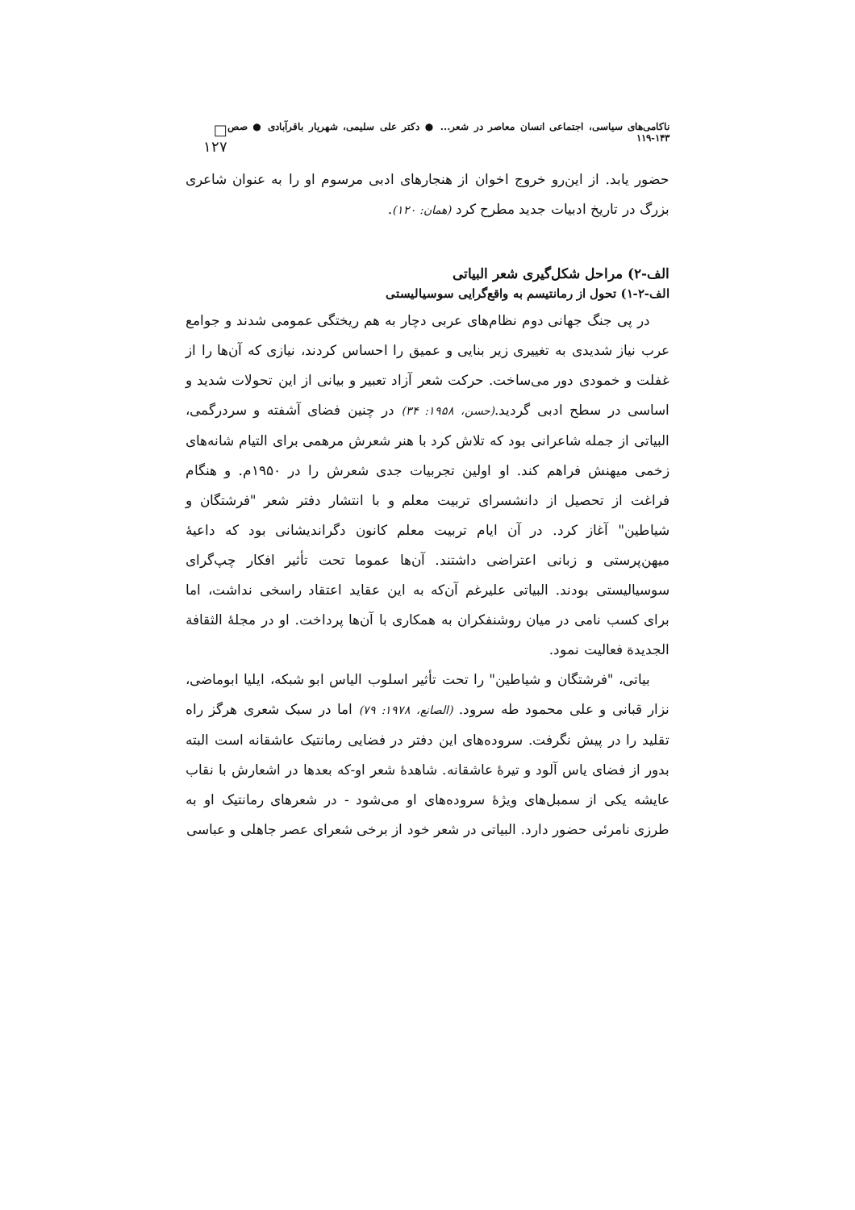ناکامی‌های سیاسی، اجتماعی انسان معاصر در شعر... ● دکتر علی سلیمی، شهریار باقرآبادی ● صص ۱۴۳-۱۱۹ □ ۱۲۷
حضور یابد. از این‌رو خروج اخوان از هنجارهای ادبی مرسوم او را به عنوان شاعری بزرگ در تاریخ ادبیات جدید مطرح کرد (همان: ۱۲۰).
الف-۲) مراحل شکل‌گیری شعر البیاتی
الف-۲-۱) تحول از رمانتیسم به واقع‌گرایی سوسیالیستی
در پی جنگ جهانی دوم نظام‌های عربی دچار به هم ریختگی عمومی شدند و جوامع عرب نیاز شدیدی به تغییری زیر بنایی و عمیق را احساس کردند، نیازی که آن‌ها را از غفلت و خمودی دور می‌ساخت. حرکت شعر آزاد تعبیر و بیانی از این تحولات شدید و اساسی در سطح ادبی گردید.(حسن، ۱۹۵۸: ۳۴) در چنین فضای آشفته و سردرگمی، البیاتی از جمله شاعرانی بود که تلاش کرد با هنر شعرش مرهمی برای التیام شانه‌های زخمی میهنش فراهم کند. او اولین تجربیات جدی شعرش را در ۱۹۵۰م. و هنگام فراغت از تحصیل از دانشسرای تربیت معلم و با انتشار دفتر شعر "فرشتگان و شیاطین" آغاز کرد. در آن ایام تربیت معلم کانون دگراندیشانی بود که داعیهٔ میهن‌پرستی و زبانی اعتراضی داشتند. آن‌ها عموما تحت تأثیر افکار چپ‌گرای سوسیالیستی بودند. البیاتی علیرغم آن‌که به این عقاید اعتقاد راسخی نداشت، اما برای کسب نامی در میان روشنفکران به همکاری با آن‌ها پرداخت. او در مجلهٔ الثقافة الجدیدة فعالیت نمود.
بیاتی، "فرشتگان و شیاطین" را تحت تأثیر اسلوب الیاس ابو شبکه، ایلیا ابوماضی، نزار قبانی و علی محمود طه سرود. (الصانع، ۱۹۷۸: ۷۹) اما در سبک شعری هرگز راه تقلید را در پیش نگرفت. سروده‌های این دفتر در فضایی رمانتیک عاشقانه است البته بدور از فضای یاس آلود و تیرهٔ عاشقانه. شاهدهٔ شعر او-که بعدها در اشعارش با نقاب عایشه یکی از سمبل‌های ویژهٔ سروده‌های او می‌شود - در شعرهای رمانتیک او به طرزی نامرئی حضور دارد. البیاتی در شعر خود از برخی شعرای عصر جاهلی و عباسی